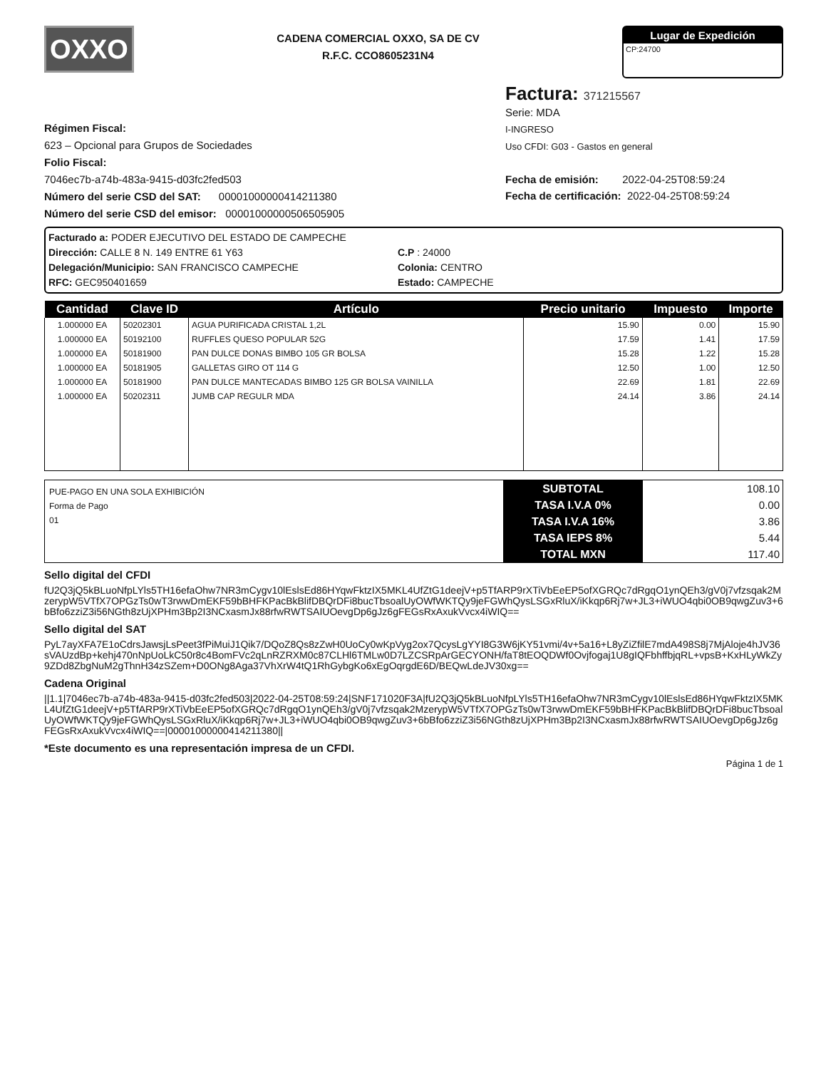OXXO
CADENA COMERCIAL OXXO, SA DE CV
R.F.C. CCO8605231N4
Lugar de Expedición
CP:24700
Régimen Fiscal:
623 – Opcional para Grupos de Sociedades
Folio Fiscal:
7046ec7b-a74b-483a-9415-d03fc2fed503
Número del serie CSD del SAT: 00001000000414211380
Número del serie CSD del emisor: 00001000000506505905
Factura: 371215567
Serie: MDA
I-INGRESO
Uso CFDI: G03 - Gastos en general
Fecha de emisión: 2022-04-25T08:59:24
Fecha de certificación: 2022-04-25T08:59:24
Facturado a: PODER EJECUTIVO DEL ESTADO DE CAMPECHE
Dirección: CALLE 8 N. 149 ENTRE 61 Y63
C.P : 24000
Delegación/Municipio: SAN FRANCISCO CAMPECHE
Colonia: CENTRO
RFC: GEC950401659
Estado: CAMPECHE
| Cantidad | Clave ID | Artículo | Precio unitario | Impuesto | Importe |
| --- | --- | --- | --- | --- | --- |
| 1.000000 EA | 50202301 | AGUA PURIFICADA CRISTAL 1,2L | 15.90 | 0.00 | 15.90 |
| 1.000000 EA | 50192100 | RUFFLES QUESO POPULAR 52G | 17.59 | 1.41 | 17.59 |
| 1.000000 EA | 50181900 | PAN DULCE DONAS BIMBO 105 GR BOLSA | 15.28 | 1.22 | 15.28 |
| 1.000000 EA | 50181905 | GALLETAS GIRO OT 114 G | 12.50 | 1.00 | 12.50 |
| 1.000000 EA | 50181900 | PAN DULCE MANTECADAS BIMBO 125 GR BOLSA VAINILLA | 22.69 | 1.81 | 22.69 |
| 1.000000 EA | 50202311 | JUMB CAP REGULR MDA | 24.14 | 3.86 | 24.14 |
PUE-PAGO EN UNA SOLA EXHIBICIÓN
Forma de Pago
01
SUBTOTAL
TASA I.V.A 0%
TASA I.V.A 16%
TASA IEPS 8%
TOTAL MXN
108.10
0.00
3.86
5.44
117.40
Sello digital del CFDI
fU2Q3jQ5kBLuoNfpLYls5TH16efaOhw7NR3mCygv10lEslsEd86HYqwFktzIX5MKL4UfZtG1deejV+p5TfARP9rXTiVbEeEP5ofXGRQc7dRgqO1ynQEh3/gV0j7vfzsqak2MzerypW5VTfX7OPGzTs0wT3rwwDmEKF59bBHFKPacBkBlifDBQrDFi8bucTbsoalUyOWfWKTQy9jeFGWhQysLSGxRluX/iKkqp6Rj7w+JL3+iWUO4qbi0OB9qwgZuv3+6bBfo6zziZ3i56NGth8zUjXPHm3Bp2I3NCxasmJx88rfwRWTSAIUOevgDp6gJz6gFEGsRxAxukVvcx4iWIQ==
Sello digital del SAT
PyL7ayXFA7E1oCdrsJawsjLsPeet3fPiMuiJ1Qik7/DQoZ8Qs8zZwH0UoCy0wKpVyg2ox7QcysLgYYI8G3W6jKY51vmi/4v+5a16+L8yZiZfilE7mdA498S8j7MjAloje4hJV36sVAUzdBp+kehj470nNpUoLkC50r8c4BomFVc2qLnRZRXM0c87CLHl6TMLw0D7LZCSRpArGECYONH/faT8tEOQDWf0Ovjfogaj1U8gIQFbhffbjqRL+vpsB+KxHLyWkZy9ZDd8ZbgNuM2gThnH34zSZem+D0ONg8Aga37VhXrW4tQ1RhGybgKo6xEgOqrgdE6D/BEQwLdeJV30xg==
Cadena Original
||1.1|7046ec7b-a74b-483a-9415-d03fc2fed503|2022-04-25T08:59:24|SNF171020F3A|fU2Q3jQ5kBLuoNfpLYls5TH16efaOhw7NR3mCygv10lEslsEd86HYqwFktzIX5MKL4UfZtG1deejV+p5TfARP9rXTiVbEeEP5ofXGRQc7dRgqO1ynQEh3/gV0j7vfzsqak2MzerypW5VTfX7OPGzTs0wT3rwwDmEKF59bBHFKPacBkBlifDBQrDFi8bucTbsoalUyOWfWKTQy9jeFGWhQysLSGxRluX/iKkqp6Rj7w+JL3+iWUO4qbi0OB9qwgZuv3+6bBfo6zziZ3i56NGth8zUjXPHm3Bp2I3NCxasmJx88rfwRWTSAIUOevgDp6gJz6gFEGsRxAxukVvcx4iWIQ==|00001000000414211380||
*Este documento es una representación impresa de un CFDI.
Página 1 de 1